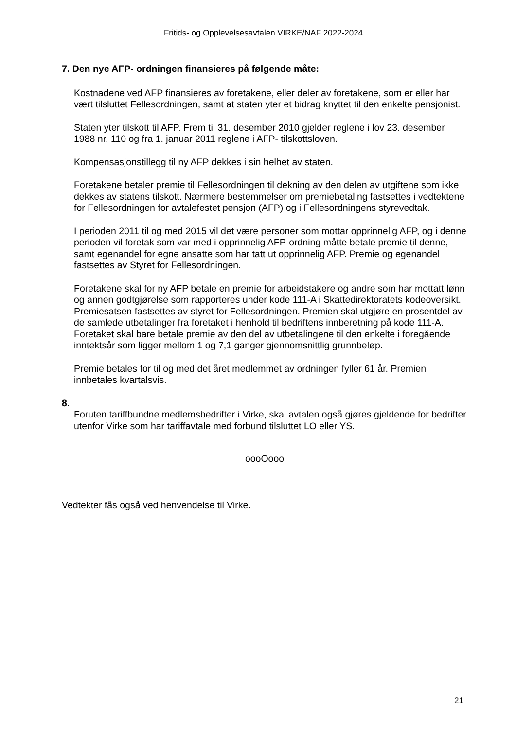Fritids- og Opplevelsesavtalen VIRKE/NAF 2022-2024
7. Den nye AFP- ordningen finansieres på følgende måte:
Kostnadene ved AFP finansieres av foretakene, eller deler av foretakene, som er eller har vært tilsluttet Fellesordningen, samt at staten yter et bidrag knyttet til den enkelte pensjonist.
Staten yter tilskott til AFP. Frem til 31. desember 2010 gjelder reglene i lov 23. desember 1988 nr. 110 og fra 1. januar 2011 reglene i AFP- tilskottsloven.
Kompensasjonstillegg til ny AFP dekkes i sin helhet av staten.
Foretakene betaler premie til Fellesordningen til dekning av den delen av utgiftene som ikke dekkes av statens tilskott. Nærmere bestemmelser om premiebetaling fastsettes i vedtektene for Fellesordningen for avtalefestet pensjon (AFP) og i Fellesordningens styrevedtak.
I perioden 2011 til og med 2015 vil det være personer som mottar opprinnelig AFP, og i denne perioden vil foretak som var med i opprinnelig AFP-ordning måtte betale premie til denne, samt egenandel for egne ansatte som har tatt ut opprinnelig AFP. Premie og egenandel fastsettes av Styret for Fellesordningen.
Foretakene skal for ny AFP betale en premie for arbeidstakere og andre som har mottatt lønn og annen godtgjørelse som rapporteres under kode 111-A i Skattedirektoratets kodeoversikt. Premiesatsen fastsettes av styret for Fellesordningen. Premien skal utgjøre en prosentdel av de samlede utbetalinger fra foretaket i henhold til bedriftens innberetning på kode 111-A. Foretaket skal bare betale premie av den del av utbetalingene til den enkelte i foregående inntektsår som ligger mellom 1 og 7,1 ganger gjennomsnittlig grunnbeløp.
Premie betales for til og med det året medlemmet av ordningen fyller 61 år. Premien innbetales kvartalsvis.
8.
Foruten tariffbundne medlemsbedrifter i Virke, skal avtalen også gjøres gjeldende for bedrifter utenfor Virke som har tariffavtale med forbund tilsluttet LO eller YS.
oooOooo
Vedtekter fås også ved henvendelse til Virke.
21